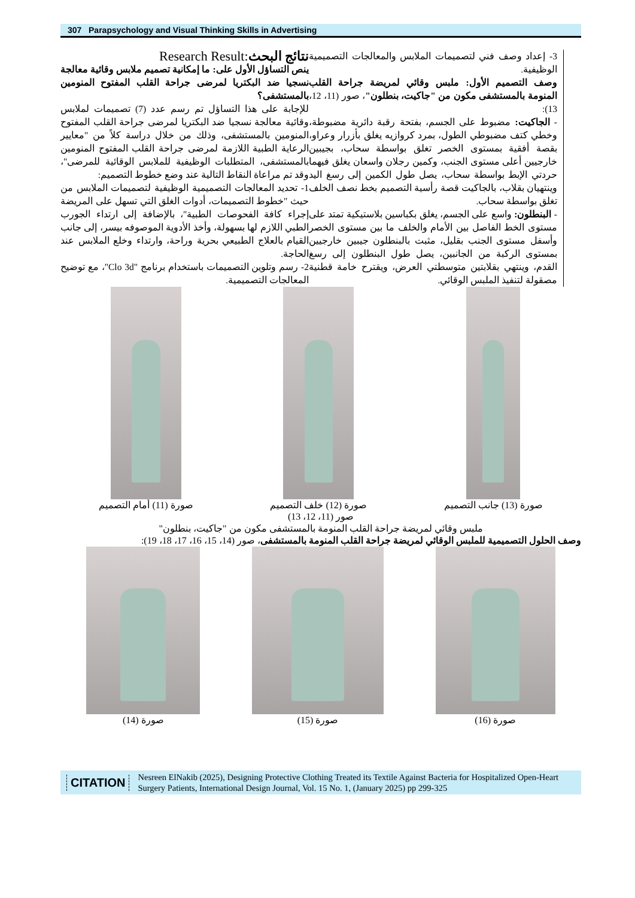307 Parapsychology and Visual Thinking Skills in Advertising
نتائج البحث:Research Result
ينص التساؤل الأول على: ما إمكانية تصميم ملابس وقائية معالجة نسجيا ضد البكتريا لمرضى جراحة القلب المفتوح المنومين بالمستشفى؟
للإجابة على هذا التساؤل تم رسم عدد (7) تصميمات لملابس وقائية معالجة نسجيا ضد البكتريا لمرضى جراحة القلب المفتوح المنومين بالمستشفى، وذلك من خلال دراسة كلاً من "معايير الرعاية الطبية اللازمة لمرضى جراحة القلب المفتوح المنومين بالمستشفى، المتطلبات الوظيفية للملابس الوقائية للمرضى"، وقد تم مراعاة النقاط التالية عند وضع خطوط التصميم:
1- تحديد المعالجات التصميمية الوظيفية لتصميمات الملابس من حيث "خطوط التصميمات، أدوات الغلق التي تسهل على المريضة إجراء كافة الفحوصات الطبية"، بالإضافة إلى ارتداء الجورب الطبي اللازم لها بسهولة، وأخذ الأدوية الموصوفه بيسر، إلى جانب القيام بالعلاج الطبيعي بحرية وراحة، وارتداء وخلع الملابس عند الحاجة.
2- رسم وتلوين التصميمات باستخدام برنامج "Clo 3d"، مع توضيح المعالجات التصميمية.
3- إعداد وصف فني لتصميمات الملابس والمعالجات التصميمية الوظيفية.
وصف التصميم الأول: ملبس وقائي لمريضة جراحة القلب المنومة بالمستشفى مكون من "جاكيت، بنطلون"، صور (11، 12، 13):
- الجاكيت: مضبوط على الجسم، بفتحة رقبة دائرية مضبوطة، وخطي كتف مضبوطي الطول، بمرد كروازيه يغلق بأزرار وعراو، بقصة أفقية بمستوى الخصر تغلق بواسطة سحاب، بجيبين خارجيين أعلى مستوى الجنب، وكمين رجلان واسعان يغلق فيهما حردتي الإبط بواسطة سحاب، يصل طول الكمين إلى رسغ اليد وينتهيان بقلاب، بالجاكيت قصة رأسية التصميم بخط نصف الخلف تغلق بواسطة سحاب.
- البنطلون: واسع على الجسم، يغلق بكباسين بلاستيكية تمتد على مستوى الخط الفاصل بين الأمام والخلف ما بين مستوى الخصر وأسفل مستوى الجنب بقليل، مثبت بالبنطلون جيبين خارجيين بمستوى الركبة من الجانبين، يصل طول البنطلون إلى رسغ القدم، وينتهي بقلابتين متوسطتي العرض، ويقترح خامة قطنية مصقولة لتنفيذ الملبس الوقائي.
صورة (11) أمام التصميم صورة (12) خلف التصميم صورة (13) جانب التصميم
صور (11، 12، 13)
ملبس وقائي لمريضة جراحة القلب المنومة بالمستشفى مكون من "جاكيت، بنطلون"
وصف الحلول التصميمية للملبس الوقائي لمريضة جراحة القلب المنومة بالمستشفى، صور (14، 15، 16، 17، 18، 19):
صورة (14) صورة (15) صورة (16)
CITATION Nesreen ElNakib (2025), Designing Protective Clothing Treated its Textile Against Bacteria for Hospitalized Open-Heart Surgery Patients, International Design Journal, Vol. 15 No. 1, (January 2025) pp 299-325